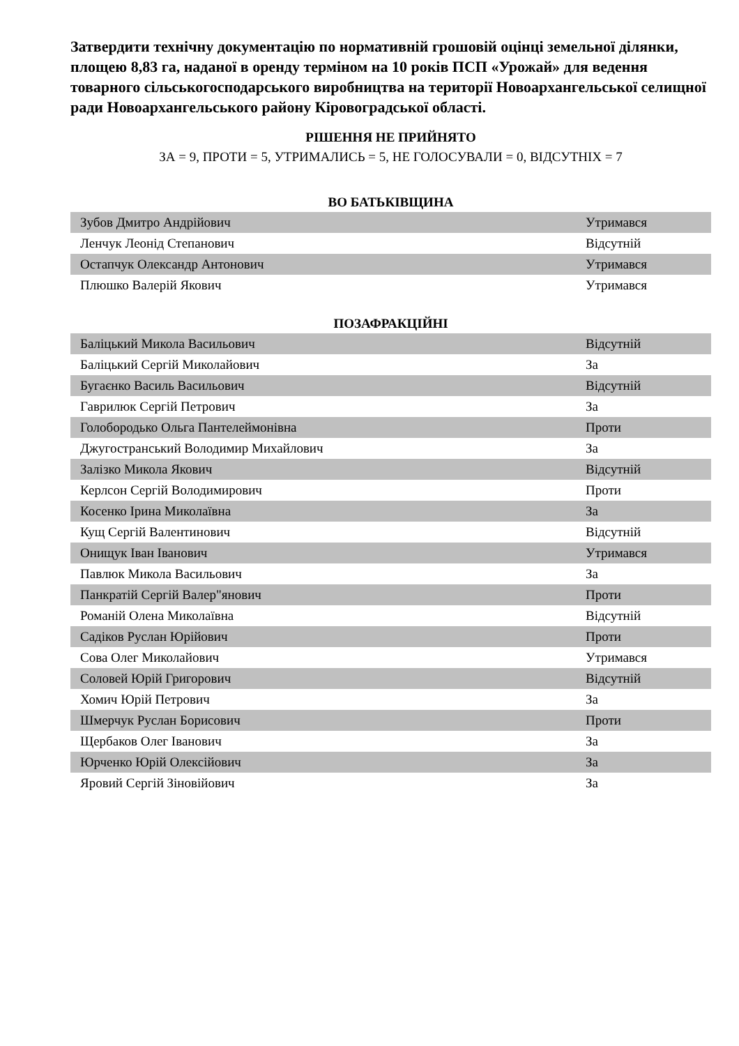Затвердити технічну документацію по нормативній грошовій оцінці земельної ділянки, площею 8,83 га, наданої в оренду терміном на 10 років ПСП «Урожай» для ведення товарного сільськогосподарського виробництва на території Новоархангельської селищної ради Новоархангельського району Кіровоградської області.
РІШЕННЯ НЕ ПРИЙНЯТО
ЗА = 9, ПРОТИ = 5, УТРИМАЛИСЬ = 5, НЕ ГОЛОСУВАЛИ = 0, ВІДСУТНІХ = 7
ВО БАТЬКІВЩИНА
| Зубов Дмитро Андрійович | Утримався |
| Ленчук Леонід Степанович | Відсутній |
| Остапчук Олександр Антонович | Утримався |
| Плюшко Валерій Якович | Утримався |
ПОЗАФРАКЦІЙНІ
| Баліцький Микола Васильович | Відсутній |
| Баліцький Сергій Миколайович | За |
| Бугаєнко Василь Васильович | Відсутній |
| Гаврилюк Сергій Петрович | За |
| Голобородько Ольга Пантелеймонівна | Проти |
| Джугостранський Володимир Михайлович | За |
| Залізко Микола Якович | Відсутній |
| Керлсон Сергій Володимирович | Проти |
| Косенко Ірина Миколаївна | За |
| Кущ Сергій Валентинович | Відсутній |
| Онищук Іван Іванович | Утримався |
| Павлюк Микола Васильович | За |
| Панкратій Сергій Валер"янович | Проти |
| Романій Олена Миколаївна | Відсутній |
| Садіков Руслан Юрійович | Проти |
| Сова Олег Миколайович | Утримався |
| Соловей Юрій Григорович | Відсутній |
| Хомич Юрій Петрович | За |
| Шмерчук Руслан Борисович | Проти |
| Щербаков Олег Іванович | За |
| Юрченко Юрій Олексійович | За |
| Яровий Сергій Зіновійович | За |